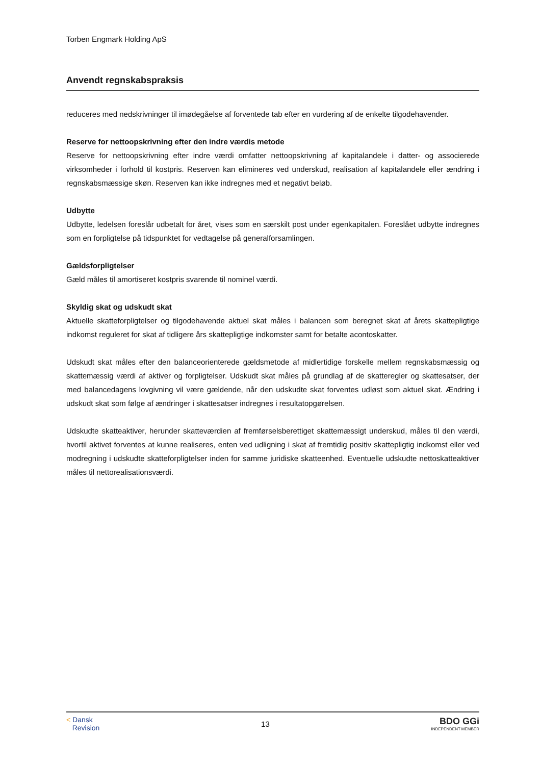Torben Engmark Holding ApS
Anvendt regnskabspraksis
reduceres med nedskrivninger til imødegåelse af forventede tab efter en vurdering af de enkelte tilgodehavender.
Reserve for nettoopskrivning efter den indre værdis metode
Reserve for nettoopskrivning efter indre værdi omfatter nettoopskrivning af kapitalandele i datter- og associerede virksomheder i forhold til kostpris. Reserven kan elimineres ved underskud, realisation af kapitalandele eller ændring i regnskabsmæssige skøn. Reserven kan ikke indregnes med et negativt beløb.
Udbytte
Udbytte, ledelsen foreslår udbetalt for året, vises som en særskilt post under egenkapitalen. Foreslået udbytte indregnes som en forpligtelse på tidspunktet for vedtagelse på generalforsamlingen.
Gældsforpligtelser
Gæld måles til amortiseret kostpris svarende til nominel værdi.
Skyldig skat og udskudt skat
Aktuelle skatteforpligtelser og tilgodehavende aktuel skat måles i balancen som beregnet skat af årets skattepligtige indkomst reguleret for skat af tidligere års skattepligtige indkomster samt for betalte acontoskatter.
Udskudt skat måles efter den balanceorienterede gældsmetode af midlertidige forskelle mellem regnskabsmæssig og skattemæssig værdi af aktiver og forpligtelser. Udskudt skat måles på grundlag af de skatteregler og skattesatser, der med balancedagens lovgivning vil være gældende, når den udskudte skat forventes udløst som aktuel skat. Ændring i udskudt skat som følge af ændringer i skattesatser indregnes i resultatopgørelsen.
Udskudte skatteaktiver, herunder skatteværdien af fremførselsberettiget skattemæssigt underskud, måles til den værdi, hvortil aktivet forventes at kunne realiseres, enten ved udligning i skat af fremtidig positiv skattepligtig indkomst eller ved modregning i udskudte skatteforpligtelser inden for samme juridiske skatteenhed. Eventuelle udskudte nettoskatteaktiver måles til nettorealisationsværdi.
< Dansk
Revision
13
BDO GGi
INDEPENDENT MEMBER